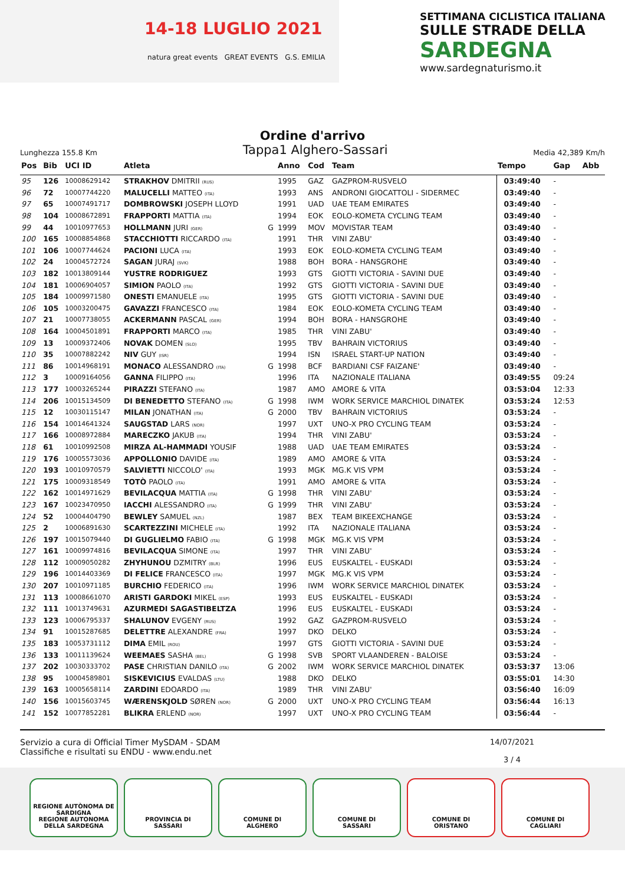14-18 LUGLIO 2021
natura great events GREAT EVENTS G.S. EMILIA
SETTIMANA CICLISTICA ITALIANA
SULLE STRADE DELLA
SARDEGNA
www.sardegnaturismo.it
Ordine d'arrivo
Lunghezza 155.8 Km Tappa1 Alghero-Sassari Media 42,389 Km/h
| Pos | Bib | UCI ID | Atleta | | Anno | Cod | Team | Tempo | Gap | Abb |
| --- | --- | --- | --- | --- | --- | --- | --- | --- | --- | --- |
| 95 | 126 | 10008629142 | STRAKHOV DMITRII (RUS) | | 1995 | GAZ | GAZPROM-RUSVELO | 03:49:40 | - | |
| 96 | 72 | 10007744220 | MALUCELLI MATTEO (ITA) | | 1993 | ANS | ANDRONI GIOCATTOLI - SIDERMEC | 03:49:40 | - | |
| 97 | 65 | 10007491717 | DOMBROWSKI JOSEPH LLOYD | | 1991 | UAD | UAE TEAM EMIRATES | 03:49:40 | - | |
| 98 | 104 | 10008672891 | FRAPPORTI MATTIA (ITA) | | 1994 | EOK | EOLO-KOMETA CYCLING TEAM | 03:49:40 | - | |
| 99 | 44 | 10010977653 | HOLLMANN JURI (GER) | G | 1999 | MOV | MOVISTAR TEAM | 03:49:40 | - | |
| 100 | 165 | 10008854868 | STACCHIOTTI RICCARDO (ITA) | | 1991 | THR | VINI ZABU' | 03:49:40 | - | |
| 101 | 106 | 10007744624 | PACIONI LUCA (ITA) | | 1993 | EOK | EOLO-KOMETA CYCLING TEAM | 03:49:40 | - | |
| 102 | 24 | 10004572724 | SAGAN JURAJ (SVK) | | 1988 | BOH | BORA - HANSGROHE | 03:49:40 | - | |
| 103 | 182 | 10013809144 | YUSTRE RODRIGUEZ | | 1993 | GTS | GIOTTI VICTORIA - SAVINI DUE | 03:49:40 | - | |
| 104 | 181 | 10006904057 | SIMION PAOLO (ITA) | | 1992 | GTS | GIOTTI VICTORIA - SAVINI DUE | 03:49:40 | - | |
| 105 | 184 | 10009971580 | ONESTI EMANUELE (ITA) | | 1995 | GTS | GIOTTI VICTORIA - SAVINI DUE | 03:49:40 | - | |
| 106 | 105 | 10003200475 | GAVAZZI FRANCESCO (ITA) | | 1984 | EOK | EOLO-KOMETA CYCLING TEAM | 03:49:40 | - | |
| 107 | 21 | 10007738055 | ACKERMANN PASCAL (GER) | | 1994 | BOH | BORA - HANSGROHE | 03:49:40 | - | |
| 108 | 164 | 10004501891 | FRAPPORTI MARCO (ITA) | | 1985 | THR | VINI ZABU' | 03:49:40 | - | |
| 109 | 13 | 10009372406 | NOVAK DOMEN (SLO) | | 1995 | TBV | BAHRAIN VICTORIUS | 03:49:40 | - | |
| 110 | 35 | 10007882242 | NIV GUY (ISR) | | 1994 | ISN | ISRAEL START-UP NATION | 03:49:40 | - | |
| 111 | 86 | 10014968191 | MONACO ALESSANDRO (ITA) | G | 1998 | BCF | BARDIANI CSF FAIZANE' | 03:49:40 | - | |
| 112 | 3 | 10009164056 | GANNA FILIPPO (ITA) | | 1996 | ITA | NAZIONALE ITALIANA | 03:49:55 | 09:24 | |
| 113 | 177 | 10003265244 | PIRAZZI STEFANO (ITA) | | 1987 | AMO | AMORE & VITA | 03:53:04 | 12:33 | |
| 114 | 206 | 10015134509 | DI BENEDETTO STEFANO (ITA) | G | 1998 | IWM | WORK SERVICE MARCHIOL DINATEK | 03:53:24 | 12:53 | |
| 115 | 12 | 10030115147 | MILAN JONATHAN (ITA) | G | 2000 | TBV | BAHRAIN VICTORIUS | 03:53:24 | - | |
| 116 | 154 | 10014641324 | SAUGSTAD LARS (NOR) | | 1997 | UXT | UNO-X PRO CYCLING TEAM | 03:53:24 | - | |
| 117 | 166 | 10008972884 | MARECZKO JAKUB (ITA) | | 1994 | THR | VINI ZABU' | 03:53:24 | - | |
| 118 | 61 | 10010992508 | MIRZA AL-HAMMADI YOUSIF | | 1988 | UAD | UAE TEAM EMIRATES | 03:53:24 | - | |
| 119 | 176 | 10005573036 | APPOLLONIO DAVIDE (ITA) | | 1989 | AMO | AMORE & VITA | 03:53:24 | - | |
| 120 | 193 | 10010970579 | SALVIETTI NICCOLO' (ITA) | | 1993 | MGK | MG.K VIS VPM | 03:53:24 | - | |
| 121 | 175 | 10009318549 | TOTÒ PAOLO (ITA) | | 1991 | AMO | AMORE & VITA | 03:53:24 | - | |
| 122 | 162 | 10014971629 | BEVILACQUA MATTIA (ITA) | G | 1998 | THR | VINI ZABU' | 03:53:24 | - | |
| 123 | 167 | 10023470950 | IACCHI ALESSANDRO (ITA) | G | 1999 | THR | VINI ZABU' | 03:53:24 | - | |
| 124 | 52 | 10004404790 | BEWLEY SAMUEL (NZL) | | 1987 | BEX | TEAM BIKEEXCHANGE | 03:53:24 | - | |
| 125 | 2 | 10006891630 | SCARTEZZINI MICHELE (ITA) | | 1992 | ITA | NAZIONALE ITALIANA | 03:53:24 | - | |
| 126 | 197 | 10015079440 | DI GUGLIELMO FABIO (ITA) | G | 1998 | MGK | MG.K VIS VPM | 03:53:24 | - | |
| 127 | 161 | 10009974816 | BEVILACQUA SIMONE (ITA) | | 1997 | THR | VINI ZABU' | 03:53:24 | - | |
| 128 | 112 | 10009050282 | ZHYHUNOU DZMITRY (BLR) | | 1996 | EUS | EUSKALTEL - EUSKADI | 03:53:24 | - | |
| 129 | 196 | 10014403369 | DI FELICE FRANCESCO (ITA) | | 1997 | MGK | MG.K VIS VPM | 03:53:24 | - | |
| 130 | 207 | 10010971185 | BURCHIO FEDERICO (ITA) | | 1996 | IWM | WORK SERVICE MARCHIOL DINATEK | 03:53:24 | - | |
| 131 | 113 | 10008661070 | ARISTI GARDOKI MIKEL (ESP) | | 1993 | EUS | EUSKALTEL - EUSKADI | 03:53:24 | - | |
| 132 | 111 | 10013749631 | AZURMEDI SAGASTIBELTZA | | 1996 | EUS | EUSKALTEL - EUSKADI | 03:53:24 | - | |
| 133 | 123 | 10006795337 | SHALUNOV EVGENY (RUS) | | 1992 | GAZ | GAZPROM-RUSVELO | 03:53:24 | - | |
| 134 | 91 | 10015287685 | DELETTRE ALEXANDRE (FRA) | | 1997 | DKO | DELKO | 03:53:24 | - | |
| 135 | 183 | 10053731112 | DIMA EMIL (ROU) | | 1997 | GTS | GIOTTI VICTORIA - SAVINI DUE | 03:53:24 | - | |
| 136 | 133 | 10011139624 | WEEMAES SASHA (BEL) | G | 1998 | SVB | SPORT VLAANDEREN - BALOISE | 03:53:24 | - | |
| 137 | 202 | 10030333702 | PASE CHRISTIAN DANILO (ITA) | G | 2002 | IWM | WORK SERVICE MARCHIOL DINATEK | 03:53:37 | 13:06 | |
| 138 | 95 | 10004589801 | SISKEVICIUS EVALDAS (LTU) | | 1988 | DKO | DELKO | 03:55:01 | 14:30 | |
| 139 | 163 | 10005658114 | ZARDINI EDOARDO (ITA) | | 1989 | THR | VINI ZABU' | 03:56:40 | 16:09 | |
| 140 | 156 | 10015603745 | WÆRENSKJOLD SØREN (NOR) | G | 2000 | UXT | UNO-X PRO CYCLING TEAM | 03:56:44 | 16:13 | |
| 141 | 152 | 10077852281 | BLIKRA ERLEND (NOR) | | 1997 | UXT | UNO-X PRO CYCLING TEAM | 03:56:44 | - | |
Servizio a cura di Official Timer MySDAM - SDAM
Classifiche e risultati su ENDU - www.endu.net
14/07/2021
3 / 4
REGIONE AUTÒNOMA DE SARDIGNA
REGIONE AUTONOMA DELLA SARDEGNA
PROVINCIA DI
SASSARI
COMUNE DI
ALGHERO
COMUNE DI
SASSARI
COMUNE DI
ORISTANO
COMUNE DI
CAGLIARI